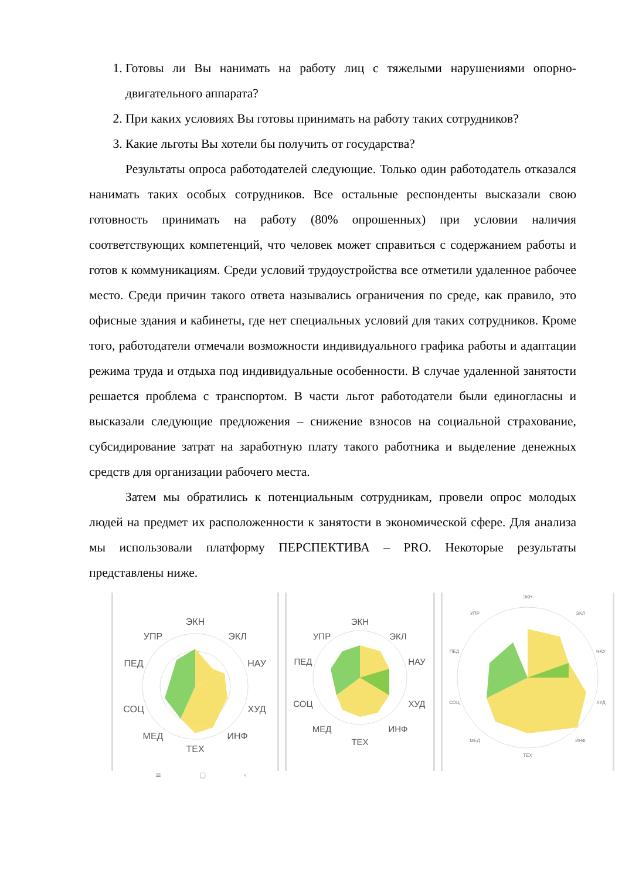1. Готовы ли Вы нанимать на работу лиц с тяжелыми нарушениями опорно-двигательного аппарата?
2. При каких условиях Вы готовы принимать на работу таких сотрудников?
3. Какие льготы Вы хотели бы получить от государства?
Результаты опроса работодателей следующие. Только один работодатель отказался нанимать таких особых сотрудников. Все остальные респонденты высказали свою готовность принимать на работу (80% опрошенных) при условии наличия соответствующих компетенций, что человек может справиться с содержанием работы и готов к коммуникациям. Среди условий трудоустройства все отметили удаленное рабочее место. Среди причин такого ответа назывались ограничения по среде, как правило, это офисные здания и кабинеты, где нет специальных условий для таких сотрудников. Кроме того, работодатели отмечали возможности индивидуального графика работы и адаптации режима труда и отдыха под индивидуальные особенности. В случае удаленной занятости решается проблема с транспортом. В части льгот работодатели были единогласны и высказали следующие предложения – снижение взносов на социальной страхование, субсидирование затрат на заработную плату такого работника и выделение денежных средств для организации рабочего места.
Затем мы обратились к потенциальным сотрудникам, провели опрос молодых людей на предмет их расположенности к занятости в экономической сфере. Для анализа мы использовали платформу ПЕРСПЕКТИВА – PRO. Некоторые результаты представлены ниже.
ЭКН
ЭКЛ
НАУ
ХУД
ИНФ
ТЕХ
МЕД
СОЦ
ПЕД
УПР
ЭКН
ЭКЛ
НАУ
ХУД
ИНФ
ТЕХ
МЕД
СОЦ
ПЕД
УПР
ЭКН
ЭКЛ
НАУ
ХУД
ИНФ
ТЕХ
МЕД
СОЦ
ПЕД
УПР
≡ ▢ ‹